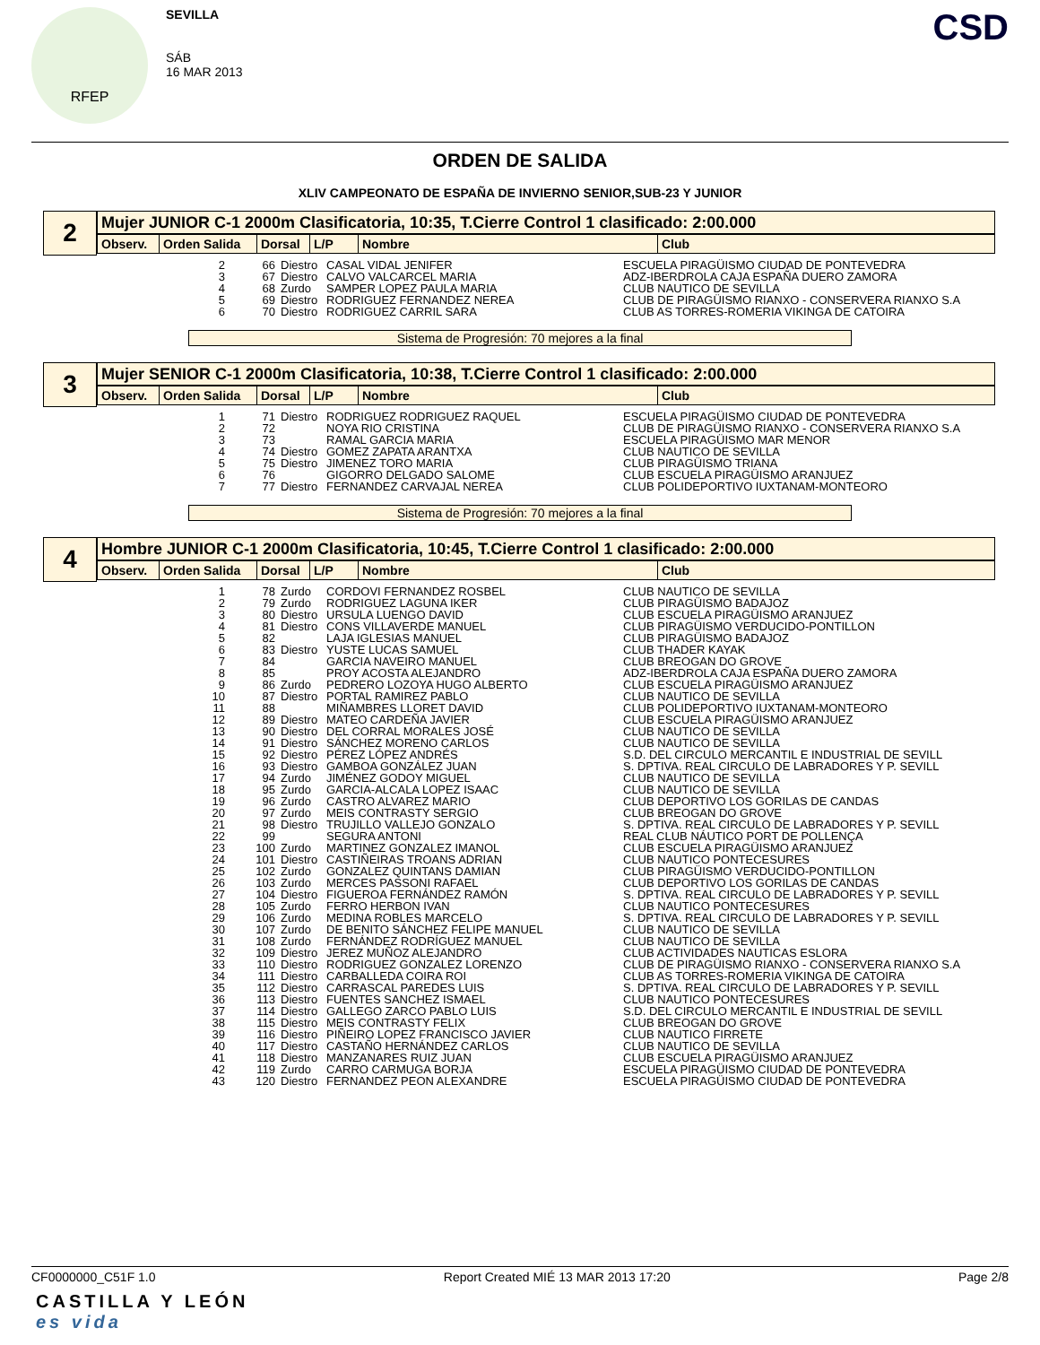RFEP
SEVILLA
SÁB
16 MAR 2013
CSD
ORDEN DE SALIDA
XLIV CAMPEONATO DE ESPAÑA DE INVIERNO SENIOR,SUB-23 Y JUNIOR
2
Mujer JUNIOR C-1 2000m Clasificatoria, 10:35, T.Cierre Control 1 clasificado: 2:00.000
| Observ. | Orden Salida | Dorsal | L/P | Nombre | Club |
| --- | --- | --- | --- | --- | --- |
| 2 | 66 | Diestro | CASAL VIDAL JENIFER | ESCUELA PIRAGÜISMO CIUDAD DE PONTEVEDRA |
| 3 | 67 | Diestro | CALVO VALCARCEL MARIA | ADZ-IBERDROLA CAJA ESPAÑA DUERO ZAMORA |
| 4 | 68 | Zurdo | SAMPER LOPEZ PAULA MARIA | CLUB NAUTICO DE SEVILLA |
| 5 | 69 | Diestro | RODRIGUEZ FERNANDEZ NEREA | CLUB DE PIRAGÜISMO RIANXO - CONSERVERA RIANXO S.A |
| 6 | 70 | Diestro | RODRIGUEZ CARRIL SARA | CLUB AS TORRES-ROMERIA VIKINGA DE CATOIRA |
Sistema de Progresión: 70 mejores a la final
3
Mujer SENIOR C-1 2000m Clasificatoria, 10:38, T.Cierre Control 1 clasificado: 2:00.000
| Observ. | Orden Salida | Dorsal | L/P | Nombre | Club |
| --- | --- | --- | --- | --- | --- |
| 1 | 71 | Diestro | RODRIGUEZ RODRIGUEZ RAQUEL | ESCUELA PIRAGÜISMO CIUDAD DE PONTEVEDRA |
| 2 | 72 | | NOYA RIO CRISTINA | CLUB DE PIRAGÜISMO RIANXO - CONSERVERA RIANXO S.A |
| 3 | 73 | | RAMAL GARCIA MARIA | ESCUELA PIRAGÜISMO MAR MENOR |
| 4 | 74 | Diestro | GOMEZ ZAPATA ARANTXA | CLUB NAUTICO DE SEVILLA |
| 5 | 75 | Diestro | JIMENEZ TORO MARIA | CLUB PIRAGÜISMO TRIANA |
| 6 | 76 | | GIGORRO DELGADO SALOME | CLUB ESCUELA PIRAGÜISMO ARANJUEZ |
| 7 | 77 | Diestro | FERNANDEZ CARVAJAL NEREA | CLUB POLIDEPORTIVO IUXTANAM-MONTEORO |
Sistema de Progresión: 70 mejores a la final
4
Hombre JUNIOR C-1 2000m Clasificatoria, 10:45, T.Cierre Control 1 clasificado: 2:00.000
| Observ. | Orden Salida | Dorsal | L/P | Nombre | Club |
| --- | --- | --- | --- | --- | --- |
| 1 | 78 | Zurdo | CORDOVI FERNANDEZ ROSBEL | CLUB NAUTICO DE SEVILLA |
| 2 | 79 | Zurdo | RODRIGUEZ LAGUNA IKER | CLUB PIRAGÜISMO BADAJOZ |
| 3 | 80 | Diestro | URSULA LUENGO DAVID | CLUB ESCUELA PIRAGÜISMO ARANJUEZ |
| 4 | 81 | Diestro | CONS VILLAVERDE MANUEL | CLUB PIRAGÜISMO VERDUCIDO-PONTILLON |
| 5 | 82 | | LAJA IGLESIAS MANUEL | CLUB PIRAGÜISMO BADAJOZ |
| 6 | 83 | Diestro | YUSTE LUCAS SAMUEL | CLUB THADER KAYAK |
| 7 | 84 | | GARCIA NAVEIRO MANUEL | CLUB BREOGAN DO GROVE |
| 8 | 85 | | PROY ACOSTA ALEJANDRO | ADZ-IBERDROLA CAJA ESPAÑA DUERO ZAMORA |
| 9 | 86 | Zurdo | PEDRERO LOZOYA HUGO ALBERTO | CLUB ESCUELA PIRAGÜISMO ARANJUEZ |
| 10 | 87 | Diestro | PORTAL RAMIREZ PABLO | CLUB NAUTICO DE SEVILLA |
| 11 | 88 | | MIÑAMBRES LLORET DAVID | CLUB POLIDEPORTIVO IUXTANAM-MONTEORO |
| 12 | 89 | Diestro | MATEO CARDEÑA JAVIER | CLUB ESCUELA PIRAGÜISMO ARANJUEZ |
| 13 | 90 | Diestro | DEL CORRAL MORALES JOSÉ | CLUB NAUTICO DE SEVILLA |
| 14 | 91 | Diestro | SÁNCHEZ MORENO CARLOS | CLUB NAUTICO DE SEVILLA |
| 15 | 92 | Diestro | PÉREZ LÓPEZ ANDRÉS | S.D. DEL CIRCULO MERCANTIL E INDUSTRIAL DE SEVILL |
| 16 | 93 | Diestro | GAMBOA GONZÁLEZ JUAN | S. DPTIVA. REAL CIRCULO DE LABRADORES Y P. SEVILL |
| 17 | 94 | Zurdo | JIMÉNEZ GODOY MIGUEL | CLUB NAUTICO DE SEVILLA |
| 18 | 95 | Zurdo | GARCIA-ALCALA LOPEZ ISAAC | CLUB NAUTICO DE SEVILLA |
| 19 | 96 | Zurdo | CASTRO ALVAREZ MARIO | CLUB DEPORTIVO LOS GORILAS DE CANDAS |
| 20 | 97 | Zurdo | MEIS CONTRASTY SERGIO | CLUB BREOGAN DO GROVE |
| 21 | 98 | Diestro | TRUJILLO VALLEJO GONZALO | S. DPTIVA. REAL CIRCULO DE LABRADORES Y P. SEVILL |
| 22 | 99 | | SEGURA ANTONI | REAL CLUB NÁUTICO PORT DE POLLENÇA |
| 23 | 100 | Zurdo | MARTINEZ GONZALEZ IMANOL | CLUB ESCUELA PIRAGÜISMO ARANJUEZ |
| 24 | 101 | Diestro | CASTIÑEIRAS TROANS ADRIAN | CLUB NAUTICO PONTECESURES |
| 25 | 102 | Zurdo | GONZALEZ QUINTANS DAMIAN | CLUB PIRAGÜISMO VERDUCIDO-PONTILLON |
| 26 | 103 | Zurdo | MERCES PASSONI RAFAEL | CLUB DEPORTIVO LOS GORILAS DE CANDAS |
| 27 | 104 | Diestro | FIGUEROA FERNÁNDEZ RAMÓN | S. DPTIVA. REAL CIRCULO DE LABRADORES Y P. SEVILL |
| 28 | 105 | Zurdo | FERRO HERBON IVAN | CLUB NAUTICO PONTECESURES |
| 29 | 106 | Zurdo | MEDINA ROBLES MARCELO | S. DPTIVA. REAL CIRCULO DE LABRADORES Y P. SEVILL |
| 30 | 107 | Zurdo | DE BENITO SÁNCHEZ FELIPE MANUEL | CLUB NAUTICO DE SEVILLA |
| 31 | 108 | Zurdo | FERNÁNDEZ RODRÍGUEZ MANUEL | CLUB NAUTICO DE SEVILLA |
| 32 | 109 | Diestro | JEREZ MUÑOZ ALEJANDRO | CLUB ACTIVIDADES NAUTICAS ESLORA |
| 33 | 110 | Diestro | RODRIGUEZ GONZALEZ LORENZO | CLUB DE PIRAGÜISMO RIANXO - CONSERVERA RIANXO S.A |
| 34 | 111 | Diestro | CARBALLEDA COIRA ROI | CLUB AS TORRES-ROMERIA VIKINGA DE CATOIRA |
| 35 | 112 | Diestro | CARRASCAL PAREDES LUIS | S. DPTIVA. REAL CIRCULO DE LABRADORES Y P. SEVILL |
| 36 | 113 | Diestro | FUENTES SANCHEZ ISMAEL | CLUB NAUTICO PONTECESURES |
| 37 | 114 | Diestro | GALLEGO ZARCO PABLO LUIS | S.D. DEL CIRCULO MERCANTIL E INDUSTRIAL DE SEVILL |
| 38 | 115 | Diestro | MEIS CONTRASTY FELIX | CLUB BREOGAN DO GROVE |
| 39 | 116 | Diestro | PIÑEIRO LOPEZ FRANCISCO JAVIER | CLUB NAUTICO FIRRETE |
| 40 | 117 | Diestro | CASTAÑO HERNÁNDEZ CARLOS | CLUB NAUTICO DE SEVILLA |
| 41 | 118 | Diestro | MANZANARES RUIZ JUAN | CLUB ESCUELA PIRAGÜISMO ARANJUEZ |
| 42 | 119 | Zurdo | CARRO CARMUGA BORJA | ESCUELA PIRAGÜISMO CIUDAD DE PONTEVEDRA |
| 43 | 120 | Diestro | FERNANDEZ PEON ALEXANDRE | ESCUELA PIRAGÜISMO CIUDAD DE PONTEVEDRA |
CF0000000_C51F 1.0 Report Created MIÉ 13 MAR 2013 17:20 Page 2/8
CASTILLA Y LEÓN
es vida